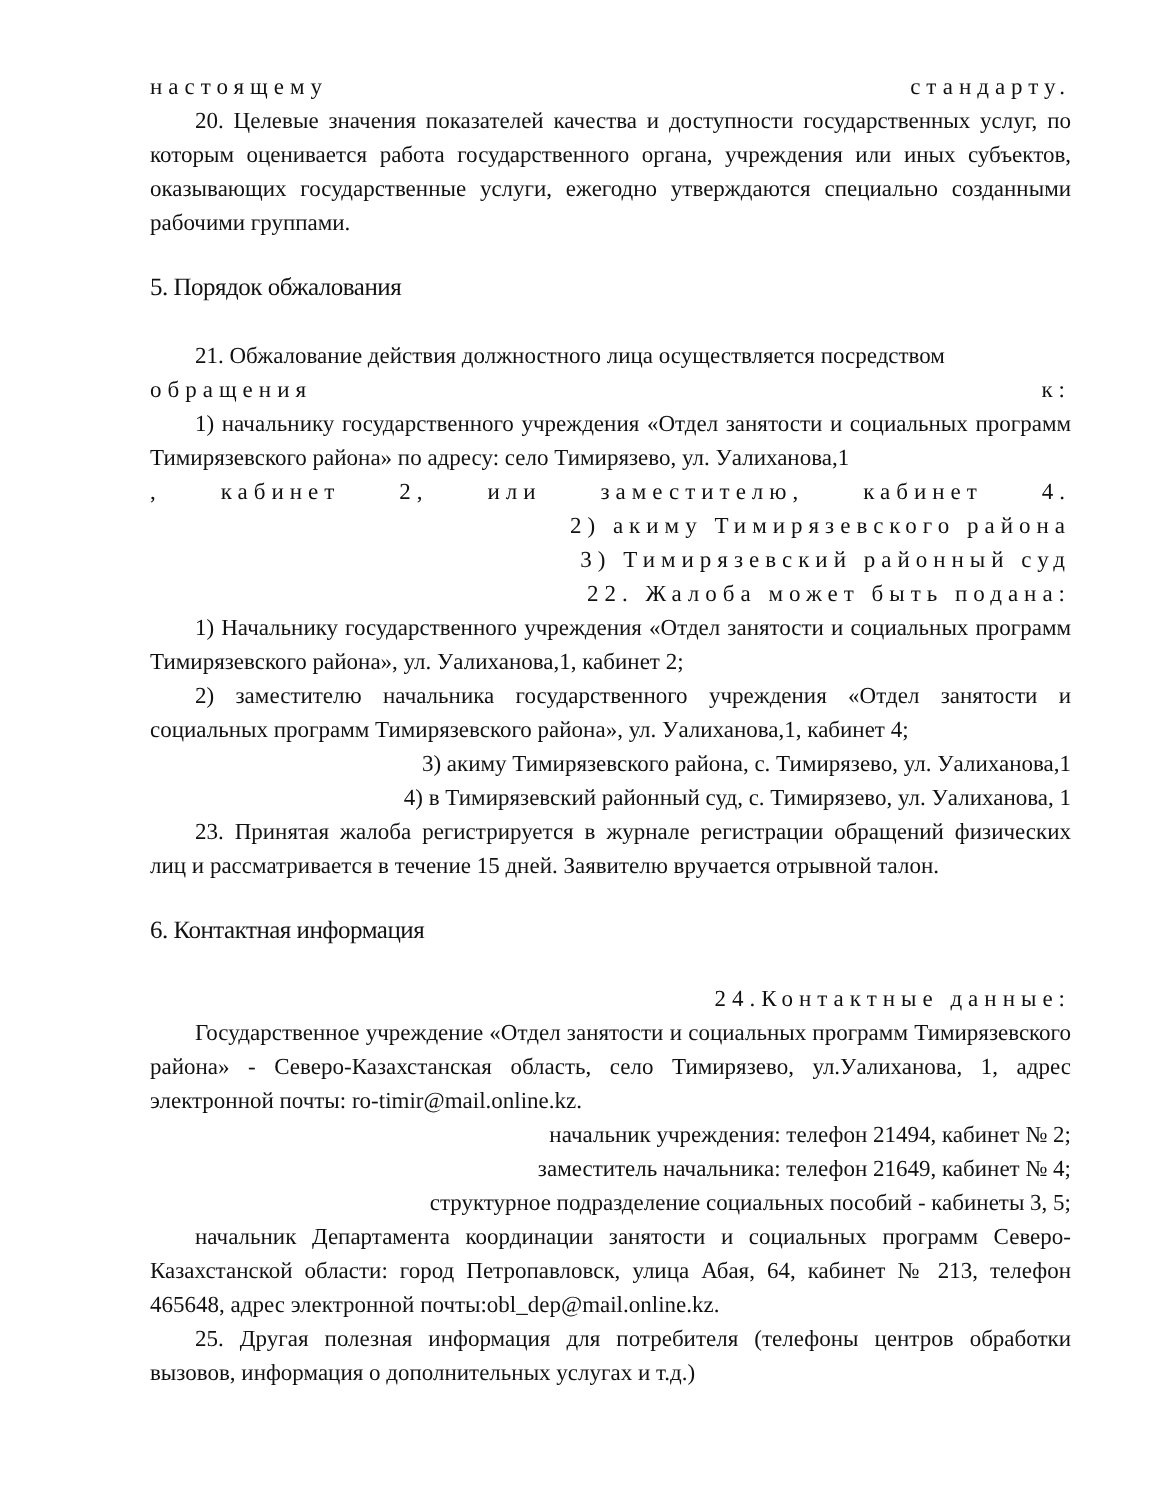настоящему стандарту.
20. Целевые значения показателей качества и доступности государственных услуг, по которым оценивается работа государственного органа, учреждения или иных субъектов, оказывающих государственные услуги, ежегодно утверждаются специально созданными рабочими группами.
5. Порядок обжалования
21. Обжалование действия должностного лица осуществляется посредством
обращения к:
1) начальнику государственного учреждения «Отдел занятости и социальных программ Тимирязевского района» по адресу: село Тимирязево, ул. Уалиханова,1
, кабинет 2, или заместителю, кабинет 4.
2) акиму Тимирязевского района
3) Тимирязевский районный суд
22. Жалоба может быть подана:
1) Начальнику государственного учреждения «Отдел занятости и социальных программ Тимирязевского района», ул. Уалиханова,1, кабинет 2;
2) заместителю начальника государственного учреждения «Отдел занятости и социальных программ Тимирязевского района», ул. Уалиханова,1, кабинет 4;
3) акиму Тимирязевского района, с. Тимирязево, ул. Уалиханова,1
4) в Тимирязевский районный суд, с. Тимирязево, ул. Уалиханова, 1
23. Принятая жалоба регистрируется в журнале регистрации обращений физических лиц и рассматривается в течение 15 дней. Заявителю вручается отрывной талон.
6. Контактная информация
24.Контактные данные:
Государственное учреждение «Отдел занятости и социальных программ Тимирязевского района» - Северо-Казахстанская область, село Тимирязево, ул.Уалиханова, 1, адрес электронной почты: ro-timir@mail.online.kz.
начальник учреждения: телефон 21494, кабинет № 2;
заместитель начальника: телефон 21649, кабинет № 4;
структурное подразделение социальных пособий - кабинеты 3, 5;
начальник Департамента координации занятости и социальных программ Северо-Казахстанской области: город Петропавловск, улица Абая, 64, кабинет № 213, телефон 465648, адрес электронной почты:obl_dep@mail.online.kz.
25. Другая полезная информация для потребителя (телефоны центров обработки вызовов, информация о дополнительных услугах и т.д.)